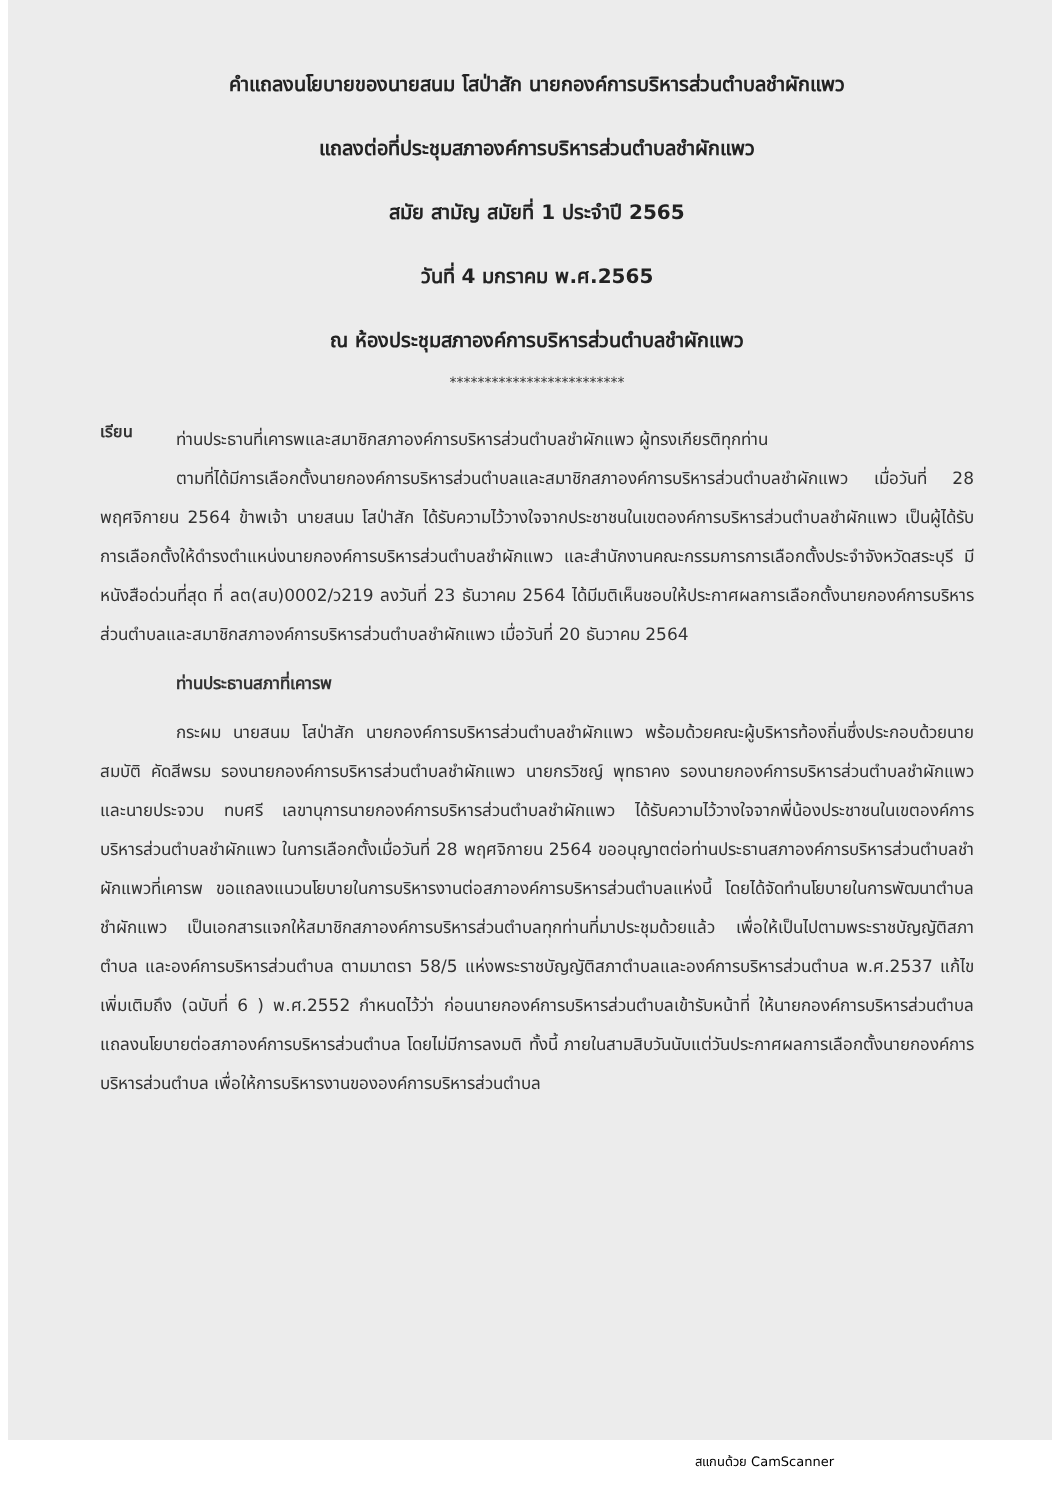คำแถลงนโยบายของนายสนม โสป่าสัก นายกองค์การบริหารส่วนตำบลชำผักแพว
แถลงต่อที่ประชุมสภาองค์การบริหารส่วนตำบลชำผักแพว
สมัย สามัญ สมัยที่ 1 ประจำปี 2565
วันที่ 4 มกราคม พ.ศ.2565
ณ ห้องประชุมสภาองค์การบริหารส่วนตำบลชำผักแพว
*************************
เรียน
ท่านประธานที่เคารพและสมาชิกสภาองค์การบริหารส่วนตำบลชำผักแพว ผู้ทรงเกียรติทุกท่าน
ตามที่ได้มีการเลือกตั้งนายกองค์การบริหารส่วนตำบลและสมาชิกสภาองค์การบริหารส่วนตำบลชำผักแพว เมื่อวันที่ 28 พฤศจิกายน 2564 ข้าพเจ้า นายสนม โสป่าสัก ได้รับความไว้วางใจจากประชาชนในเขตองค์การบริหารส่วนตำบลชำผักแพว เป็นผู้ได้รับการเลือกตั้งให้ดำรงตำแหน่งนายกองค์การบริหารส่วนตำบลชำผักแพว และสำนักงานคณะกรรมการการเลือกตั้งประจำจังหวัดสระบุรี มีหนังสือด่วนที่สุด ที่ ลต(สบ)0002/ว219 ลงวันที่ 23 ธันวาคม 2564 ได้มีมติเห็นชอบให้ประกาศผลการเลือกตั้งนายกองค์การบริหารส่วนตำบลและสมาชิกสภาองค์การบริหารส่วนตำบลชำผักแพว เมื่อวันที่ 20 ธันวาคม 2564
ท่านประธานสภาที่เคารพ
กระผม นายสนม โสป่าสัก นายกองค์การบริหารส่วนตำบลชำผักแพว พร้อมด้วยคณะผู้บริหารท้องถิ่นซึ่งประกอบด้วยนายสมบัติ คัดสีพรม รองนายกองค์การบริหารส่วนตำบลชำผักแพว นายกรวิชญ์ พุทธาคง รองนายกองค์การบริหารส่วนตำบลชำผักแพว และนายประจวบ ทบศรี เลขานุการนายกองค์การบริหารส่วนตำบลชำผักแพว ได้รับความไว้วางใจจากพี่น้องประชาชนในเขตองค์การบริหารส่วนตำบลชำผักแพว ในการเลือกตั้งเมื่อวันที่ 28 พฤศจิกายน 2564 ขออนุญาตต่อท่านประธานสภาองค์การบริหารส่วนตำบลชำผักแพวที่เคารพ ขอแถลงแนวนโยบายในการบริหารงานต่อสภาองค์การบริหารส่วนตำบลแห่งนี้ โดยได้จัดทำนโยบายในการพัฒนาตำบลชำผักแพว เป็นเอกสารแจกให้สมาชิกสภาองค์การบริหารส่วนตำบลทุกท่านที่มาประชุมด้วยแล้ว เพื่อให้เป็นไปตามพระราชบัญญัติสภาตำบล และองค์การบริหารส่วนตำบล ตามมาตรา 58/5 แห่งพระราชบัญญัติสภาตำบลและองค์การบริหารส่วนตำบล พ.ศ.2537 แก้ไขเพิ่มเติมถึง (ฉบับที่ 6 ) พ.ศ.2552 กำหนดไว้ว่า ก่อนนายกองค์การบริหารส่วนตำบลเข้ารับหน้าที่ ให้นายกองค์การบริหารส่วนตำบล แถลงนโยบายต่อสภาองค์การบริหารส่วนตำบล โดยไม่มีการลงมติ ทั้งนี้ ภายในสามสิบวันนับแต่วันประกาศผลการเลือกตั้งนายกองค์การบริหารส่วนตำบล เพื่อให้การบริหารงานขององค์การบริหารส่วนตำบล
สแกนด้วย CamScanner